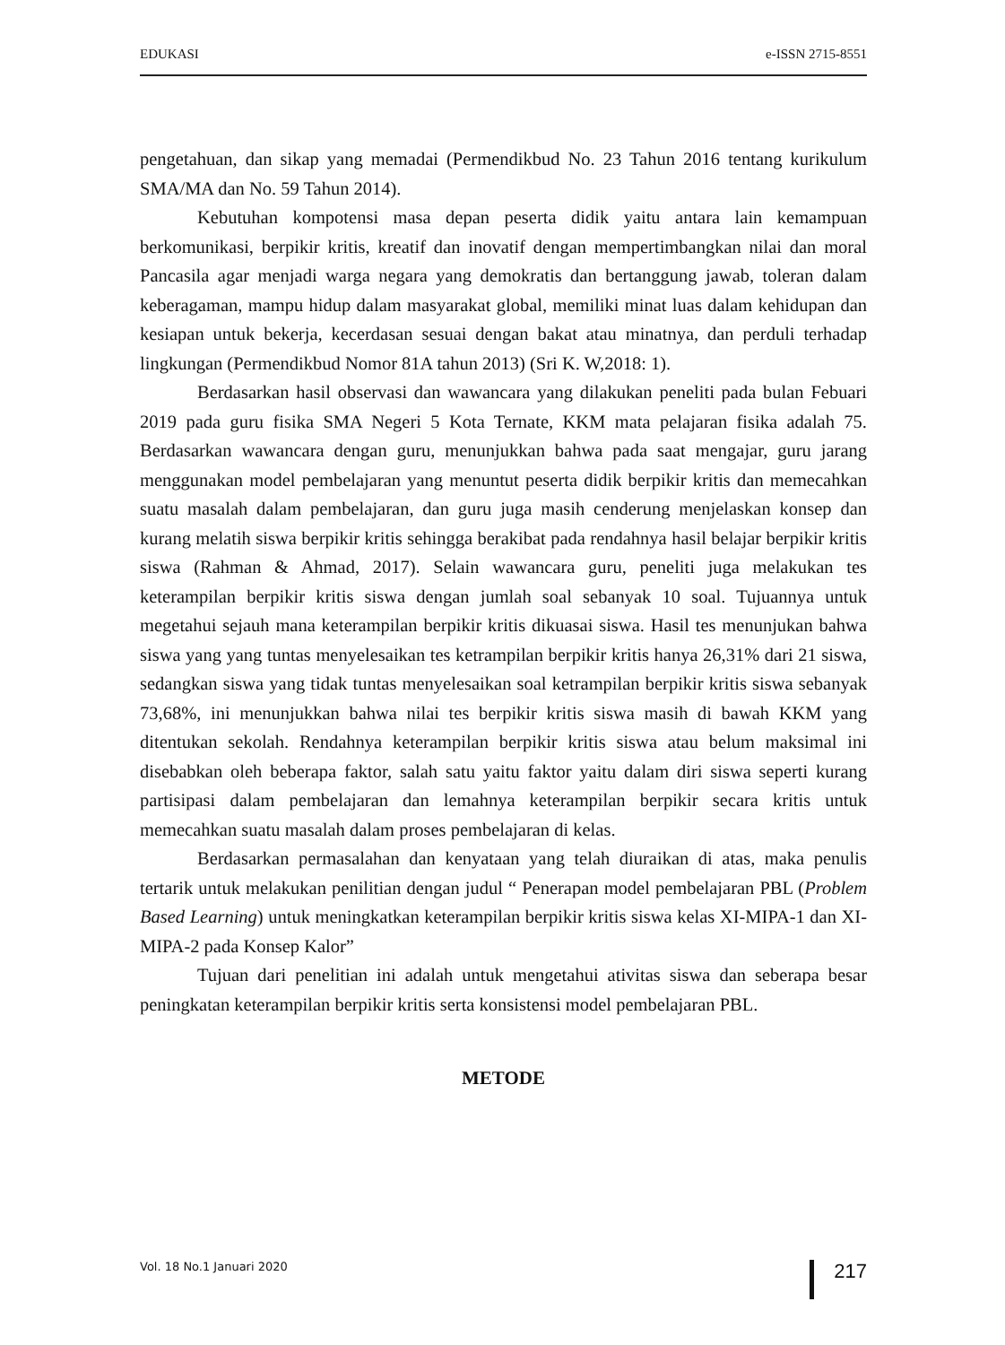EDUKASI e-ISSN 2715-8551
pengetahuan, dan sikap yang memadai (Permendikbud No. 23 Tahun 2016 tentang kurikulum SMA/MA dan No. 59 Tahun 2014).
Kebutuhan kompotensi masa depan peserta didik yaitu antara lain kemampuan berkomunikasi, berpikir kritis, kreatif dan inovatif dengan mempertimbangkan nilai dan moral Pancasila agar menjadi warga negara yang demokratis dan bertanggung jawab, toleran dalam keberagaman, mampu hidup dalam masyarakat global, memiliki minat luas dalam kehidupan dan kesiapan untuk bekerja, kecerdasan sesuai dengan bakat atau minatnya, dan perduli terhadap lingkungan (Permendikbud Nomor 81A tahun 2013) (Sri K. W,2018: 1).
Berdasarkan hasil observasi dan wawancara yang dilakukan peneliti pada bulan Febuari 2019 pada guru fisika SMA Negeri 5 Kota Ternate, KKM mata pelajaran fisika adalah 75. Berdasarkan wawancara dengan guru, menunjukkan bahwa pada saat mengajar, guru jarang menggunakan model pembelajaran yang menuntut peserta didik berpikir kritis dan memecahkan suatu masalah dalam pembelajaran, dan guru juga masih cenderung menjelaskan konsep dan kurang melatih siswa berpikir kritis sehingga berakibat pada rendahnya hasil belajar berpikir kritis siswa (Rahman & Ahmad, 2017). Selain wawancara guru, peneliti juga melakukan tes keterampilan berpikir kritis siswa dengan jumlah soal sebanyak 10 soal. Tujuannya untuk megetahui sejauh mana keterampilan berpikir kritis dikuasai siswa. Hasil tes menunjukan bahwa siswa yang yang tuntas menyelesaikan tes ketrampilan berpikir kritis hanya 26,31% dari 21 siswa, sedangkan siswa yang tidak tuntas menyelesaikan soal ketrampilan berpikir kritis siswa sebanyak 73,68%, ini menunjukkan bahwa nilai tes berpikir kritis siswa masih di bawah KKM yang ditentukan sekolah. Rendahnya keterampilan berpikir kritis siswa atau belum maksimal ini disebabkan oleh beberapa faktor, salah satu yaitu faktor yaitu dalam diri siswa seperti kurang partisipasi dalam pembelajaran dan lemahnya keterampilan berpikir secara kritis untuk memecahkan suatu masalah dalam proses pembelajaran di kelas.
Berdasarkan permasalahan dan kenyataan yang telah diuraikan di atas, maka penulis tertarik untuk melakukan penilitian dengan judul “ Penerapan model pembelajaran PBL (Problem Based Learning) untuk meningkatkan keterampilan berpikir kritis siswa kelas XI-MIPA-1 dan XI-MIPA-2 pada Konsep Kalor”
Tujuan dari penelitian ini adalah untuk mengetahui ativitas siswa dan seberapa besar peningkatan keterampilan berpikir kritis serta konsistensi model pembelajaran PBL.
METODE
Vol. 18 No.1 Januari 2020 217